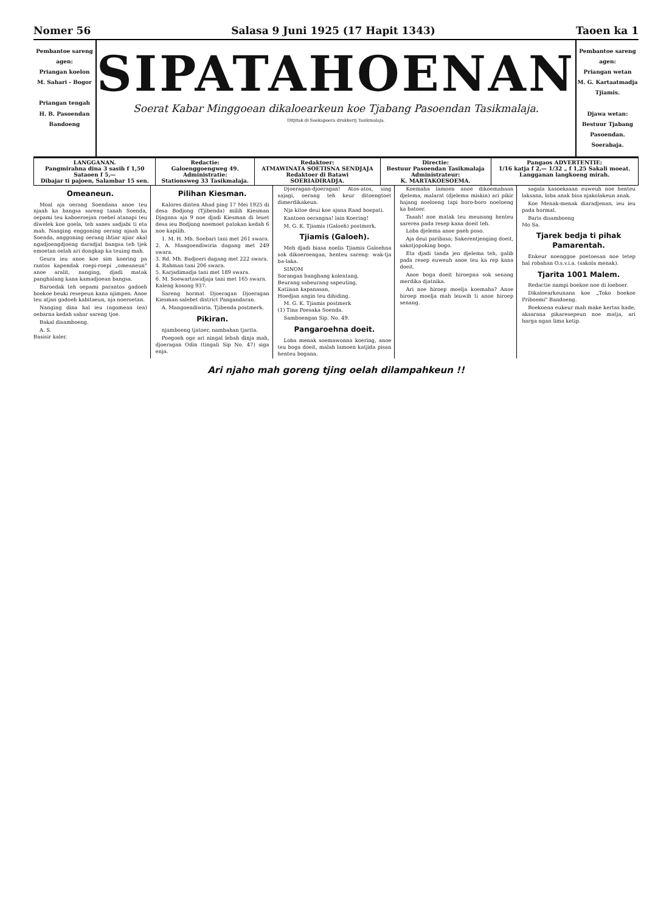Nomer 56 Salasa 9 Juni 1925 (17 Hapit 1343) Taoen ka 1
Pembantoe sareng agen:
Priangan koelon
M. Sahari - Bogor
Priangan tengah
H. B. Pasoendan Bandoeng
SIPATAHOENAN
Soerat Kabar Minggoean dikaloearkeun koe Tjabang Pasoendan Tasikmalaja.
Ditjitak di Soekapoera drukkerij Tasikmalaja.
Pembantoe sareng agen:
Priangan wetan
M. G. Kartaatmadja Tjiamis.
Djawa wetan:
Bestuur Tjabang Pasoendan. Soerabaja.
| LANGGANAN. Pangmirahna dina 3 sasih f 1,50 Sataoen f 5,— Dibajar ti pajoen, Salambar 15 sen. | Redactie: Galoenggoengweg 49. Administratie: Stationsweg 33 Tasikmalaja. | Redaktoer: ATMAWINATA SOETISNA SENDJAJA Redaktoer di Batawi SOERIADIRADJA. | Directie: Bestuur Pasoendan Tasikmalaja Administrateur: K. MARTAKOESOEMA. | Pangaos ADVERTENTIE: 1/16 katja f 2,— 1/32 „ f 1,25 Sakali moeat. Langganan langkoeng mirah. |
Omeaneun.
Moal aja oerang Soendana anoe teu njaah ka bangsa sareng tanah Soenda, oepami teu kaboeroejan roebel atanapi teu diwelek koe goela, teh sanes sadjabi ti eta mah. Nanging enggoning oerang njaah ka Soenda, anggoning oerang ihtiar njiar akal ngadjoengdjoeng daradjat bangsa teh tjek emoetan oelah ari dongkap ka teuing mah.
Geura ieu anoe koe sim koering pa rantos kapendak roepi-roepi „omeaneun" anoe aralit, nanging, djadi matak panghalang kana kamadjoean bangsa.
Baroedak teh oepami parantos gadoeh boekoe beuki resepeun kana njimpen. Anoe teu atjan gadoeh kabitaeun, nja noeroetan.
Nanging dina hal ieu (ngomean tea) oebarna kedah sabar sareng tjoe.
Bakal disamboeng.
A. S.
Basisir kaler.
Pilihan Kiesman.
Kalores dinten Ahad ping 17 Mei 1925 di desa Bodjong (Tjibenda) milih Kiesman Djagona aja 9 noe djadi Kiesman di leuet desa ieu Bodjong noemoet patokan kedah 6 noe kapilih.
1. M. H. Mh. Soebari tani met 261 swara.
2. A. Mangoendiwiria dagang met 249 swara.
3. Rd. Mh. Badjoeri dagang met 222 swara.
4. Rahman tani 206 swara.
5. Karjadimadja tani met 189 swara.
6. M. Soewartawidjaja tani met 165 swara.
Kaleng kosong 937.
Sareng hormat Djoeragan Djoeragan Kiesman salebet district Pangandaran.
A. Mangoendiwiria. Tjibenda postmerk.
Pikiran.
njamboeng tjatoer, nambahan tjarita.
Poegoeh oge ari ningal lebah dinja mah, djoeragan Odin (tingali Sip No. 47) siga enja.
Djoeragan-djoeragan! Atos-atos, sing sajagi, oerang teh keur ditoengtoet dimerdikakeun.
Nja kitoe deui koe ajana Raad boepati.
Kantoen oerangna! lain Koering!
M. G. K. Tjiamis (Galoeh) postmerk.
Tjiamis (Galoeh).
Meh djadi biasa noelis Tjiamis Galoehna sok dikoeroengan, henteu sareng: wak-tja ba-laka.
SINOM
Sorangan bangbang kolentang,
Beurang sabeurang sapeuting,
Katiisan kapanasan,
Hoedjan angin teu dihiding.
M. G. K. Tjiamis postmerk
(1) Tina Poesaka Soenda.
Samboengan Sip. No. 49.
Pangaroehna doeit.
Loba menak soemawonna koering, anoe teu boga doeit, malah lamoen katjida pisan henteu bogana.
Koemaha lamoen anoe dikoemahaan djelema, malarat (djelema miskin) ari pikir hajang noeloeng tapi boro-boro noeloeng ka batoer.
Taaah! noe matak teu meunang henteu sarerea pada resep kana doeit teh.
Loba djelema anoe paeh poso.
Aja deui paribasa; Sakerentjenging doeit, sakotjopoking bogo.
Eta djadi tanda jen djelema teh, galib pada resep euweuh anoe teu ka rep kana doeit.
Anoe boga doeit hiroepna sok senang merdika djatnika.
Ari noe hiroep moelja koemaha? Anoe hiroep moelja mah leuwih ti anoe hiroep senang.
sagala kasoeksaan euweuh noe henteu laksana, loba anak bisa njakolakeun anak.
Koe Menak-menak diaradjenan, ieu ieu pada hormat.
Baris disamboeng
Mo Sa.
Tjarek bedja ti pihak Pamarentah.
Enkeur noenggoe poetoesan noe tetep hal robahan O.s.v.i.a. (sakola menak).
Tjarita 1001 Malem.
Redactie nampi boekoe noe di loeboer.
Dikaloearkeunana koe „Toko boekoe Priboemi" Bandoeng.
Boekoena eukeur mah make kertas hade, aksarana pikaresepeun noe matja, ari harga ngan lima ketip.
Ari njaho mah goreng tjing oelah dilampahkeun !!